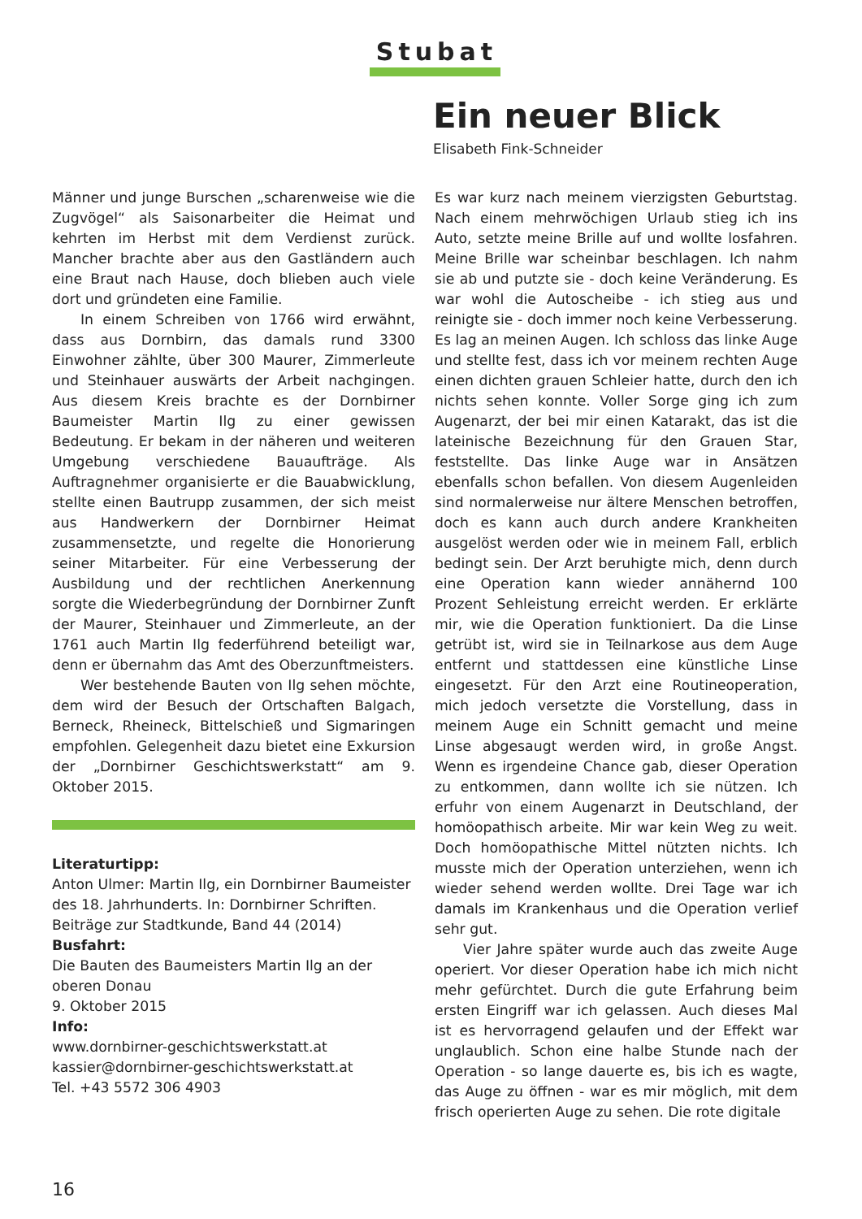Stubat
Ein neuer Blick
Elisabeth Fink-Schneider
Männer und junge Burschen „scharenweise wie die Zugvögel“ als Saisonarbeiter die Heimat und kehrten im Herbst mit dem Verdienst zurück. Mancher brachte aber aus den Gastländern auch eine Braut nach Hause, doch blieben auch viele dort und gründeten eine Familie.
In einem Schreiben von 1766 wird erwähnt, dass aus Dornbirn, das damals rund 3300 Einwohner zählte, über 300 Maurer, Zimmerleute und Steinhauer auswärts der Arbeit nachgingen. Aus diesem Kreis brachte es der Dornbirner Baumeister Martin Ilg zu einer gewissen Bedeutung. Er bekam in der näheren und weiteren Umgebung verschiedene Bauaufträge. Als Auftragnehmer organisierte er die Bauabwicklung, stellte einen Bautrupp zusammen, der sich meist aus Handwerkern der Dornbirner Heimat zusammensetzte, und regelte die Honorierung seiner Mitarbeiter. Für eine Verbesserung der Ausbildung und der rechtlichen Anerkennung sorgte die Wiederbegründung der Dornbirner Zunft der Maurer, Steinhauer und Zimmerleute, an der 1761 auch Martin Ilg federführend beteiligt war, denn er übernahm das Amt des Oberzunftmeisters.
Wer bestehende Bauten von Ilg sehen möchte, dem wird der Besuch der Ortschaften Balgach, Berneck, Rheineck, Bittelschieß und Sigmaringen empfohlen. Gelegenheit dazu bietet eine Exkursion der „Dornbirner Geschichtswerkstatt“ am 9. Oktober 2015.
Literaturtipp:
Anton Ulmer: Martin Ilg, ein Dornbirner Baumeister des 18. Jahrhunderts. In: Dornbirner Schriften. Beiträge zur Stadtkunde, Band 44 (2014)
Busfahrt:
Die Bauten des Baumeisters Martin Ilg an der oberen Donau
9. Oktober 2015
Info:
www.dornbirner-geschichtswerkstatt.at
kassier@dornbirner-geschichtswerkstatt.at
Tel. +43 5572 306 4903
Es war kurz nach meinem vierzigsten Geburtstag. Nach einem mehrwöchigen Urlaub stieg ich ins Auto, setzte meine Brille auf und wollte losfahren. Meine Brille war scheinbar beschlagen. Ich nahm sie ab und putzte sie - doch keine Veränderung. Es war wohl die Autoscheibe - ich stieg aus und reinigte sie - doch immer noch keine Verbesserung. Es lag an meinen Augen. Ich schloss das linke Auge und stellte fest, dass ich vor meinem rechten Auge einen dichten grauen Schleier hatte, durch den ich nichts sehen konnte. Voller Sorge ging ich zum Augenarzt, der bei mir einen Katarakt, das ist die lateinische Bezeichnung für den Grauen Star, feststellte. Das linke Auge war in Ansätzen ebenfalls schon befallen. Von diesem Augenleiden sind normalerweise nur ältere Menschen betroffen, doch es kann auch durch andere Krankheiten ausgelöst werden oder wie in meinem Fall, erblich bedingt sein. Der Arzt beruhigte mich, denn durch eine Operation kann wieder annähernd 100 Prozent Sehleistung erreicht werden. Er erklärte mir, wie die Operation funktioniert. Da die Linse getrübt ist, wird sie in Teilnarkose aus dem Auge entfernt und stattdessen eine künstliche Linse eingesetzt. Für den Arzt eine Routineoperation, mich jedoch versetzte die Vorstellung, dass in meinem Auge ein Schnitt gemacht und meine Linse abgesaugt werden wird, in große Angst. Wenn es irgendeine Chance gab, dieser Operation zu entkommen, dann wollte ich sie nützen. Ich erfuhr von einem Augenarzt in Deutschland, der homöopathisch arbeite. Mir war kein Weg zu weit. Doch homöopathische Mittel nützten nichts. Ich musste mich der Operation unterziehen, wenn ich wieder sehend werden wollte. Drei Tage war ich damals im Krankenhaus und die Operation verlief sehr gut.
Vier Jahre später wurde auch das zweite Auge operiert. Vor dieser Operation habe ich mich nicht mehr gefürchtet. Durch die gute Erfahrung beim ersten Eingriff war ich gelassen. Auch dieses Mal ist es hervorragend gelaufen und der Effekt war unglaublich. Schon eine halbe Stunde nach der Operation - so lange dauerte es, bis ich es wagte, das Auge zu öffnen - war es mir möglich, mit dem frisch operierten Auge zu sehen. Die rote digitale
16